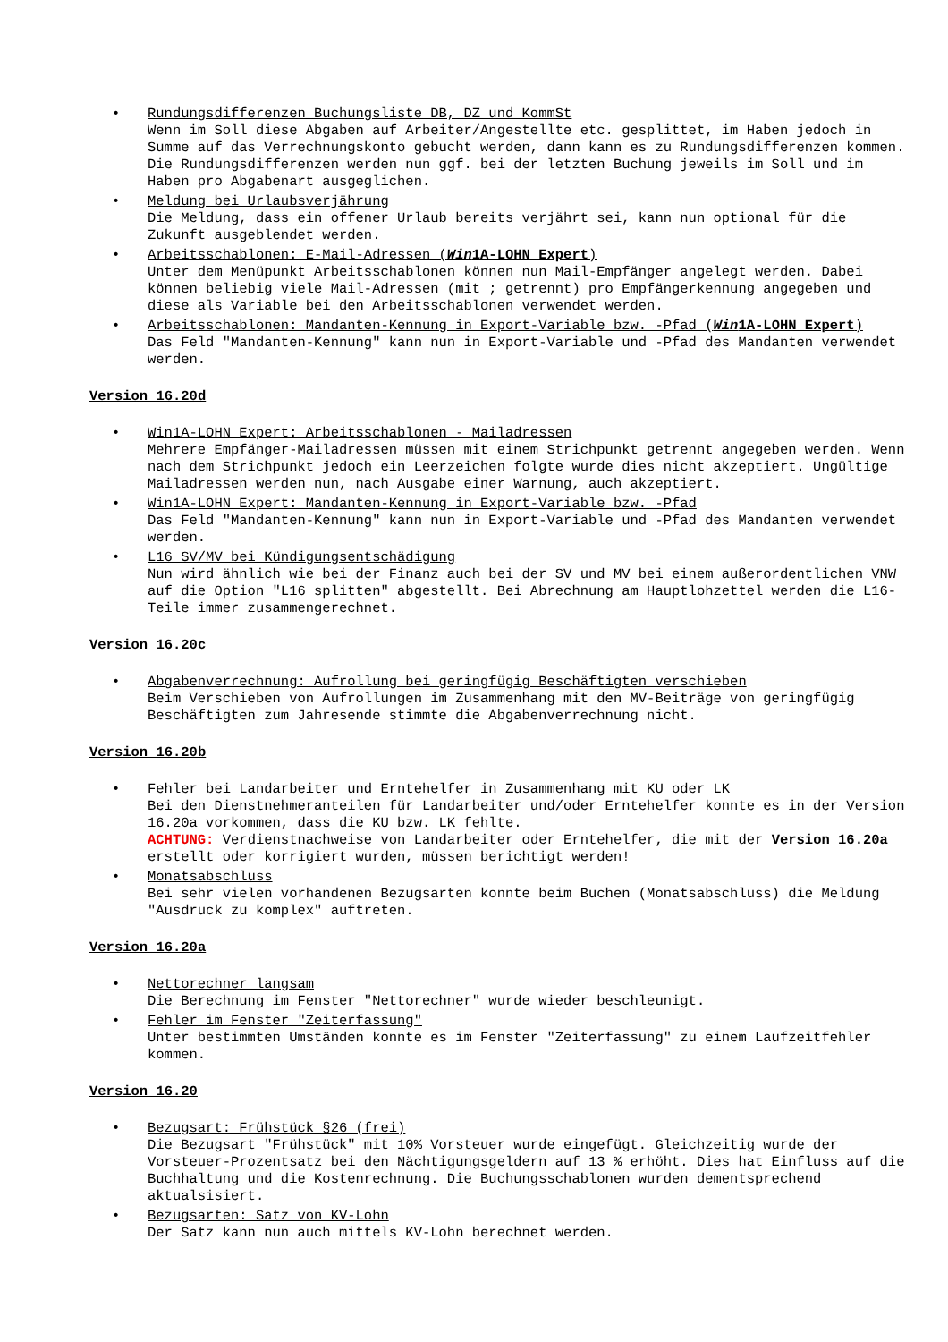Rundungsdifferenzen Buchungsliste DB, DZ und KommSt
Wenn im Soll diese Abgaben auf Arbeiter/Angestellte etc. gesplittet, im Haben jedoch in Summe auf das Verrechnungskonto gebucht werden, dann kann es zu Rundungsdifferenzen kommen. Die Rundungsdifferenzen werden nun ggf. bei der letzten Buchung jeweils im Soll und im Haben pro Abgabenart ausgeglichen.
Meldung bei Urlaubsverjährung
Die Meldung, dass ein offener Urlaub bereits verjährt sei, kann nun optional für die Zukunft ausgeblendet werden.
Arbeitsschablonen: E-Mail-Adressen (Win1A-LOHN Expert)
Unter dem Menüpunkt Arbeitsschablonen können nun Mail-Empfänger angelegt werden. Dabei können beliebig viele Mail-Adressen (mit ; getrennt) pro Empfängerkennung angegeben und diese als Variable bei den Arbeitsschablonen verwendet werden.
Arbeitsschablonen: Mandanten-Kennung in Export-Variable bzw. -Pfad (Win1A-LOHN Expert)
Das Feld "Mandanten-Kennung" kann nun in Export-Variable und -Pfad des Mandanten verwendet werden.
Version 16.20d
Win1A-LOHN Expert: Arbeitsschablonen - Mailadressen
Mehrere Empfänger-Mailadressen müssen mit einem Strichpunkt getrennt angegeben werden. Wenn nach dem Strichpunkt jedoch ein Leerzeichen folgte wurde dies nicht akzeptiert. Ungültige Mailadressen werden nun, nach Ausgabe einer Warnung, auch akzeptiert.
Win1A-LOHN Expert: Mandanten-Kennung in Export-Variable bzw. -Pfad
Das Feld "Mandanten-Kennung" kann nun in Export-Variable und -Pfad des Mandanten verwendet werden.
L16 SV/MV bei Kündigungsentschädigung
Nun wird ähnlich wie bei der Finanz auch bei der SV und MV bei einem außerordentlichen VNW auf die Option "L16 splitten" abgestellt. Bei Abrechnung am Hauptlohzettel werden die L16-Teile immer zusammengerechnet.
Version 16.20c
Abgabenverrechnung: Aufrollung bei geringfügig Beschäftigten verschieben
Beim Verschieben von Aufrollungen im Zusammenhang mit den MV-Beiträge von geringfügig Beschäftigten zum Jahresende stimmte die Abgabenverrechnung nicht.
Version 16.20b
Fehler bei Landarbeiter und Erntehelfer in Zusammenhang mit KU oder LK
Bei den Dienstnehmeranteilen für Landarbeiter und/oder Erntehelfer konnte es in der Version 16.20a vorkommen, dass die KU bzw. LK fehlte.
ACHTUNG: Verdienstnachweise von Landarbeiter oder Erntehelfer, die mit der Version 16.20a erstellt oder korrigiert wurden, müssen berichtigt werden!
Monatsabschluss
Bei sehr vielen vorhandenen Bezugsarten konnte beim Buchen (Monatsabschluss) die Meldung "Ausdruck zu komplex" auftreten.
Version 16.20a
Nettorechner langsam
Die Berechnung im Fenster "Nettorechner" wurde wieder beschleunigt.
Fehler im Fenster "Zeiterfassung"
Unter bestimmten Umständen konnte es im Fenster "Zeiterfassung" zu einem Laufzeitfehler kommen.
Version 16.20
Bezugsart: Frühstück §26 (frei)
Die Bezugsart "Frühstück" mit 10% Vorsteuer wurde eingefügt. Gleichzeitig wurde der Vorsteuer-Prozentsatz bei den Nächtigungsgeldern auf 13 % erhöht. Dies hat Einfluss auf die Buchhaltung und die Kostenrechnung. Die Buchungsschablonen wurden dementsprechend aktualsisiert.
Bezugsarten: Satz von KV-Lohn
Der Satz kann nun auch mittels KV-Lohn berechnet werden.